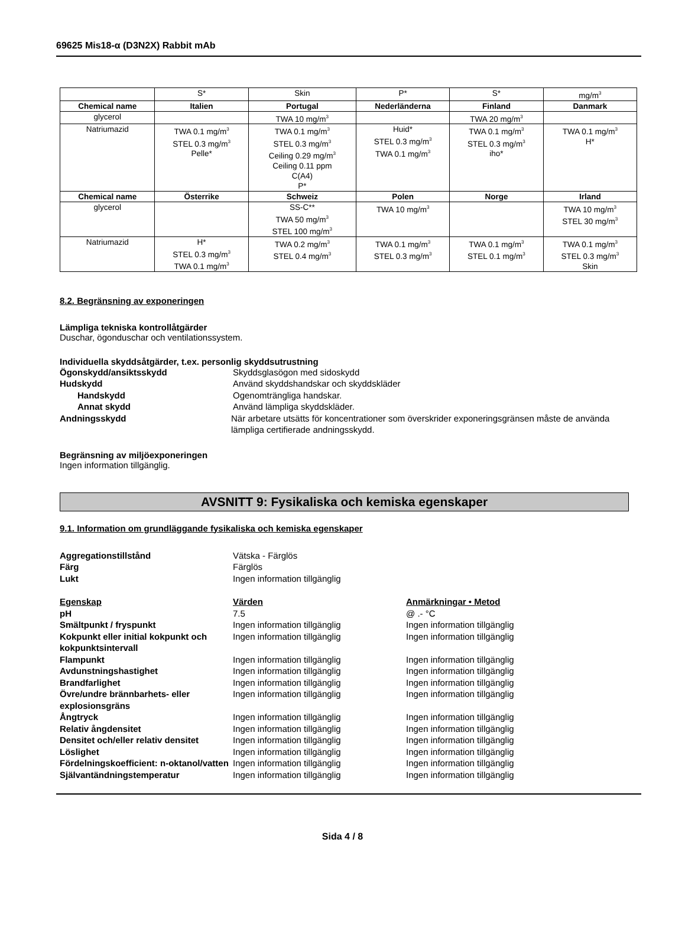69625 Mis18-α (D3N2X) Rabbit mAb
| | S* | Skin | P* | S* | mg/m<sup>3</sup> |
| Chemical name | Italien | Portugal | Nederländerna | Finland | Danmark |
| glycerol | | TWA 10 mg/m<sup>3</sup> | | TWA 20 mg/m<sup>3</sup> | |
| Natriumazid | TWA 0.1 mg/m<sup>3</sup> STEL 0.3 mg/m<sup>3</sup> Pelle* | TWA 0.1 mg/m<sup>3</sup> STEL 0.3 mg/m<sup>3</sup> Ceiling 0.29 mg/m<sup>3</sup> Ceiling 0.11 ppm C(A4) P* | Huid* STEL 0.3 mg/m<sup>3</sup> TWA 0.1 mg/m<sup>3</sup> | TWA 0.1 mg/m<sup>3</sup> STEL 0.3 mg/m<sup>3</sup> iho* | TWA 0.1 mg/m<sup>3</sup> H* |
| Chemical name | Österrike | Schweiz | Polen | Norge | Irland |
| glycerol | | SS-C** TWA 50 mg/m<sup>3</sup> STEL 100 mg/m<sup>3</sup> | TWA 10 mg/m<sup>3</sup> | | TWA 10 mg/m<sup>3</sup> STEL 30 mg/m<sup>3</sup> |
| Natriumazid | H* STEL 0.3 mg/m<sup>3</sup> TWA 0.1 mg/m<sup>3</sup> | TWA 0.2 mg/m<sup>3</sup> STEL 0.4 mg/m<sup>3</sup> | TWA 0.1 mg/m<sup>3</sup> STEL 0.3 mg/m<sup>3</sup> | TWA 0.1 mg/m<sup>3</sup> STEL 0.1 mg/m<sup>3</sup> | TWA 0.1 mg/m<sup>3</sup> STEL 0.3 mg/m<sup>3</sup> Skin |
8.2. Begränsning av exponeringen
Lämpliga tekniska kontrollåtgärder
Duschar, ögonduschar och ventilationssystem.
Individuella skyddsåtgärder, t.ex. personlig skyddsutrustning
Ögonskydd/ansiktsskydd Skyddsglasögon med sidoskydd
Hudskydd Använd skyddshandskar och skyddskläder
Handskydd Ogenomträngliga handskar.
Annat skydd Använd lämpliga skyddskläder.
Andningsskydd När arbetare utsätts för koncentrationer som överskrider exponeringsgränsen måste de använda lämpliga certifierade andningsskydd.
Begränsning av miljöexponeringen
Ingen information tillgänglig.
AVSNITT 9: Fysikaliska och kemiska egenskaper
9.1. Information om grundläggande fysikaliska och kemiska egenskaper
Aggregationstillstånd Vätska - Färglös
Färg Färglös
Lukt Ingen information tillgänglig
Egenskap Värden Anmärkningar • Metod
pH 7.5 @ .- °C
Smältpunkt / fryspunkt Ingen information tillgänglig Ingen information tillgänglig
Kokpunkt eller initial kokpunkt och kokpunktsintervall
Ingen information tillgänglig Ingen information tillgänglig
Flampunkt Ingen information tillgänglig Ingen information tillgänglig
Avdunstningshastighet Ingen information tillgänglig Ingen information tillgänglig
Brandfarlighet Ingen information tillgänglig Ingen information tillgänglig
Övre/undre brännbarhets- eller explosionsgräns
Ingen information tillgänglig Ingen information tillgänglig
Ångtryck Ingen information tillgänglig Ingen information tillgänglig
Relativ ångdensitet Ingen information tillgänglig Ingen information tillgänglig
Densitet och/eller relativ densitet
Ingen information tillgänglig Ingen information tillgänglig
Löslighet Ingen information tillgänglig Ingen information tillgänglig
Fördelningskoefficient: n-oktanol/vatten
Ingen information tillgänglig Ingen information tillgänglig
Självantändningstemperatur Ingen information tillgänglig Ingen information tillgänglig
Sida 4 / 8